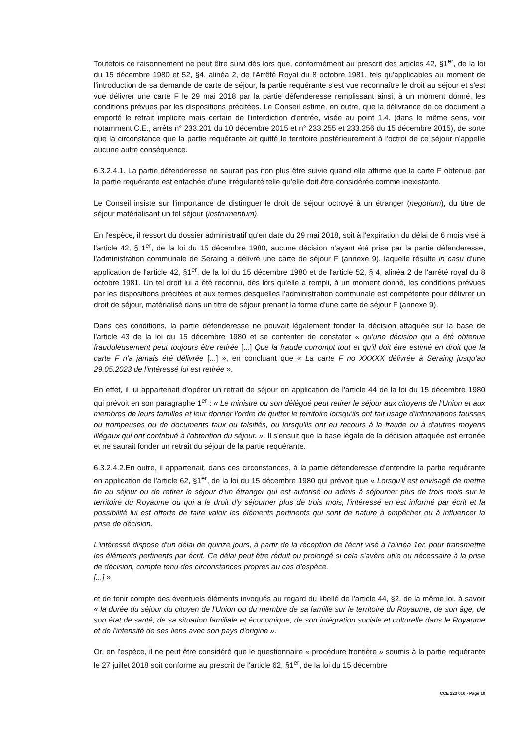Toutefois ce raisonnement ne peut être suivi dès lors que, conformément au prescrit des articles 42, §1<sup>er</sup>, de la loi du 15 décembre 1980 et 52, §4, alinéa 2, de l'Arrêté Royal du 8 octobre 1981, tels qu'applicables au moment de l'introduction de sa demande de carte de séjour, la partie requérante s'est vue reconnaître le droit au séjour et s'est vue délivrer une carte F le 29 mai 2018 par la partie défenderesse remplissant ainsi, à un moment donné, les conditions prévues par les dispositions précitées. Le Conseil estime, en outre, que la délivrance de ce document a emporté le retrait implicite mais certain de l'interdiction d'entrée, visée au point 1.4. (dans le même sens, voir notamment C.E., arrêts n° 233.201 du 10 décembre 2015 et n° 233.255 et 233.256 du 15 décembre 2015), de sorte que la circonstance que la partie requérante ait quitté le territoire postérieurement à l'octroi de ce séjour n'appelle aucune autre conséquence.
6.3.2.4.1. La partie défenderesse ne saurait pas non plus être suivie quand elle affirme que la carte F obtenue par la partie requérante est entachée d'une irrégularité telle qu'elle doit être considérée comme inexistante.
Le Conseil insiste sur l'importance de distinguer le droit de séjour octroyé à un étranger (negotium), du titre de séjour matérialisant un tel séjour (instrumentum).
En l'espèce, il ressort du dossier administratif qu'en date du 29 mai 2018, soit à l'expiration du délai de 6 mois visé à l'article 42, § 1<sup>er</sup>, de la loi du 15 décembre 1980, aucune décision n'ayant été prise par la partie défenderesse, l'administration communale de Seraing a délivré une carte de séjour F (annexe 9), laquelle résulte in casu d'une application de l'article 42, §1<sup>er</sup>, de la loi du 15 décembre 1980 et de l'article 52, § 4, alinéa 2 de l'arrêté royal du 8 octobre 1981. Un tel droit lui a été reconnu, dès lors qu'elle a rempli, à un moment donné, les conditions prévues par les dispositions précitées et aux termes desquelles l'administration communale est compétente pour délivrer un droit de séjour, matérialisé dans un titre de séjour prenant la forme d'une carte de séjour F (annexe 9).
Dans ces conditions, la partie défenderesse ne pouvait légalement fonder la décision attaquée sur la base de l'article 43 de la loi du 15 décembre 1980 et se contenter de constater « qu'une décision qui a été obtenue frauduleusement peut toujours être retirée [...] Que la fraude corrompt tout et qu'il doit être estimé en droit que la carte F n'a jamais été délivrée [...] », en concluant que « La carte F no XXXXX délivrée à Seraing jusqu'au 29.05.2023 de l'intéressé lui est retirée ».
En effet, il lui appartenait d'opérer un retrait de séjour en application de l'article 44 de la loi du 15 décembre 1980 qui prévoit en son paragraphe 1<sup>er</sup> : « Le ministre ou son délégué peut retirer le séjour aux citoyens de l'Union et aux membres de leurs familles et leur donner l'ordre de quitter le territoire lorsqu'ils ont fait usage d'informations fausses ou trompeuses ou de documents faux ou falsifiés, ou lorsqu'ils ont eu recours à la fraude ou à d'autres moyens illégaux qui ont contribué à l'obtention du séjour. ». Il s'ensuit que la base légale de la décision attaquée est erronée et ne saurait fonder un retrait du séjour de la partie requérante.
6.3.2.4.2.En outre, il appartenait, dans ces circonstances, à la partie défenderesse d'entendre la partie requérante en application de l'article 62, §1<sup>er</sup>, de la loi du 15 décembre 1980 qui prévoit que « Lorsqu'il est envisagé de mettre fin au séjour ou de retirer le séjour d'un étranger qui est autorisé ou admis à séjourner plus de trois mois sur le territoire du Royaume ou qui a le droit d'y séjourner plus de trois mois, l'intéressé en est informé par écrit et la possibilité lui est offerte de faire valoir les éléments pertinents qui sont de nature à empêcher ou à influencer la prise de décision.
L'intéressé dispose d'un délai de quinze jours, à partir de la réception de l'écrit visé à l'alinéa 1er, pour transmettre les éléments pertinents par écrit. Ce délai peut être réduit ou prolongé si cela s'avère utile ou nécessaire à la prise de décision, compte tenu des circonstances propres au cas d'espèce.
[...] »
et de tenir compte des éventuels éléments invoqués au regard du libellé de l'article 44, §2, de la même loi, à savoir « la durée du séjour du citoyen de l'Union ou du membre de sa famille sur le territoire du Royaume, de son âge, de son état de santé, de sa situation familiale et économique, de son intégration sociale et culturelle dans le Royaume et de l'intensité de ses liens avec son pays d'origine ».
Or, en l'espèce, il ne peut être considéré que le questionnaire « procédure frontière » soumis à la partie requérante le 27 juillet 2018 soit conforme au prescrit de l'article 62, §1<sup>er</sup>, de la loi du 15 décembre
CCE 223 010 - Page 10